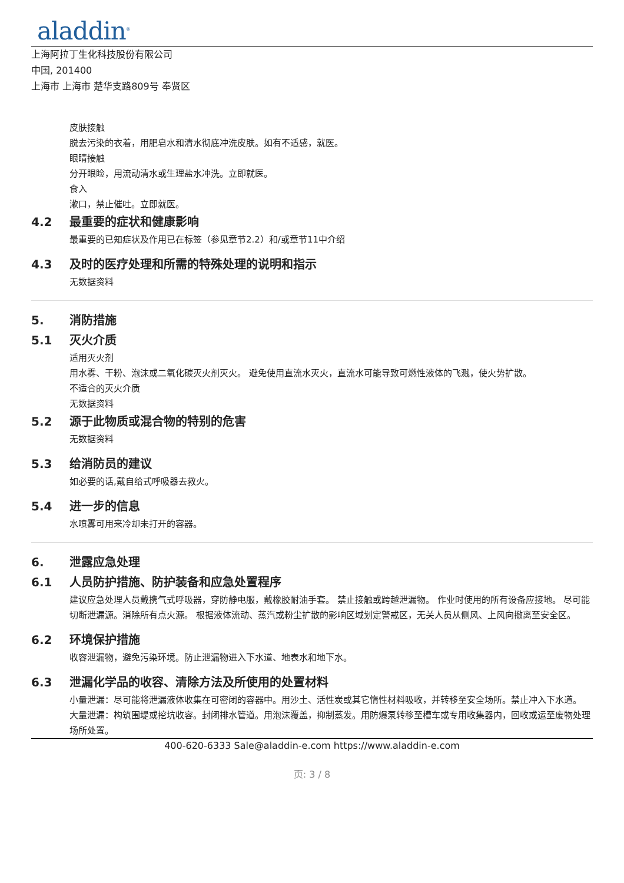aladdin<sup>®</sup>
上海阿拉丁生化科技股份有限公司
中国, 201400
上海市 上海市 楚华支路809号 奉贤区
皮肤接触
脱去污染的衣着，用肥皂水和清水彻底冲洗皮肤。如有不适感，就医。
眼睛接触
分开眼睑，用流动清水或生理盐水冲洗。立即就医。
食入
漱口，禁止催吐。立即就医。
4.2 最重要的症状和健康影响
最重要的已知症状及作用已在标签（参见章节2.2）和/或章节11中介绍
4.3 及时的医疗处理和所需的特殊处理的说明和指示
无数据资料
5. 消防措施
5.1 灭火介质
适用灭火剂
用水雾、干粉、泡沫或二氧化碳灭火剂灭火。 避免使用直流水灭火，直流水可能导致可燃性液体的飞溅，使火势扩散。
不适合的灭火介质
无数据资料
5.2 源于此物质或混合物的特别的危害
无数据资料
5.3 给消防员的建议
如必要的话,戴自给式呼吸器去救火。
5.4 进一步的信息
水喷雾可用来冷却未打开的容器。
6. 泄露应急处理
6.1 人员防护措施、防护装备和应急处置程序
建议应急处理人员戴携气式呼吸器，穿防静电服，戴橡胶耐油手套。 禁止接触或跨越泄漏物。 作业时使用的所有设备应接地。 尽可能切断泄漏源。消除所有点火源。 根据液体流动、蒸汽或粉尘扩散的影响区域划定警戒区，无关人员从侧风、上风向撤离至安全区。
6.2 环境保护措施
收容泄漏物，避免污染环境。防止泄漏物进入下水道、地表水和地下水。
6.3 泄漏化学品的收容、清除方法及所使用的处置材料
小量泄漏：尽可能将泄漏液体收集在可密闭的容器中。用沙土、活性炭或其它惰性材料吸收，并转移至安全场所。禁止冲入下水道。 大量泄漏：构筑围堤或挖坑收容。封闭排水管道。用泡沫覆盖，抑制蒸发。用防爆泵转移至槽车或专用收集器内，回收或运至废物处理场所处置。
400-620-6333 Sale@aladdin-e.com https://www.aladdin-e.com
页: 3 / 8